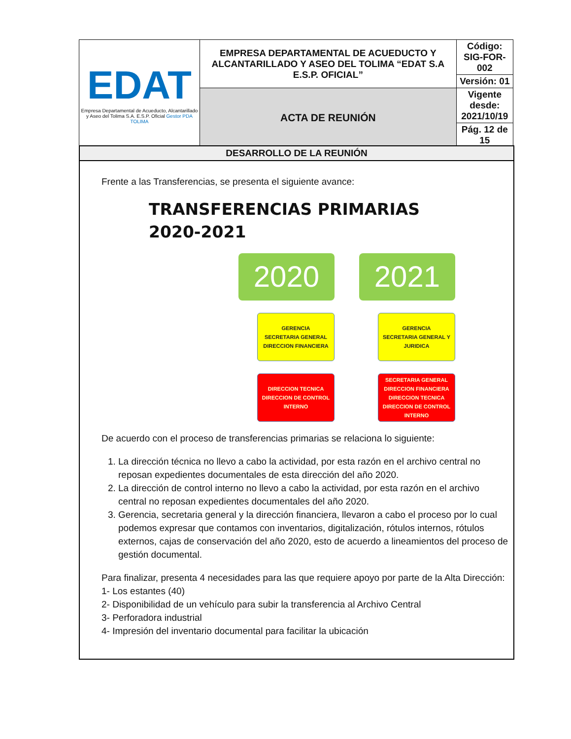| EDAT Empresa Departamental de Acueducto, Alcantarillado y Aseo del Tolima S.A. E.S.P. Oficial Gestor PDA TOLIMA | EMPRESA DEPARTAMENTAL DE ACUEDUCTO Y ALCANTARILLADO Y ASEO DEL TOLIMA “EDAT S.A E.S.P. OFICIAL” | Código: SIG-FOR-002 |
| | | Versión: 01 |
| | ACTA DE REUNIÓN | Vigente desde: 2021/10/19 |
| | | Pág. 12 de 15 |
DESARROLLO DE LA REUNIÓN
Frente a las Transferencias, se presenta el siguiente avance:
TRANSFERENCIAS PRIMARIAS
2020-2021
2020
GERENCIA
SECRETARIA GENERAL
DIRECCION FINANCIERA
DIRECCION TECNICA
DIRECCION DE CONTROL INTERNO
2021
GERENCIA
SECRETARIA GENERAL Y JURIDICA
SECRETARIA GENERAL
DIRECCION FINANCIERA
DIRECCION TECNICA
DIRECCION DE CONTROL INTERNO
De acuerdo con el proceso de transferencias primarias se relaciona lo siguiente:
1. La dirección técnica no llevo a cabo la actividad, por esta razón en el archivo central no reposan expedientes documentales de esta dirección del año 2020.
2. La dirección de control interno no llevo a cabo la actividad, por esta razón en el archivo central no reposan expedientes documentales del año 2020.
3. Gerencia, secretaria general y la dirección financiera, llevaron a cabo el proceso por lo cual podemos expresar que contamos con inventarios, digitalización, rótulos internos, rótulos externos, cajas de conservación del año 2020, esto de acuerdo a lineamientos del proceso de gestión documental.
Para finalizar, presenta 4 necesidades para las que requiere apoyo por parte de la Alta Dirección:
1- Los estantes (40)
2- Disponibilidad de un vehículo para subir la transferencia al Archivo Central
3- Perforadora industrial
4- Impresión del inventario documental para facilitar la ubicación